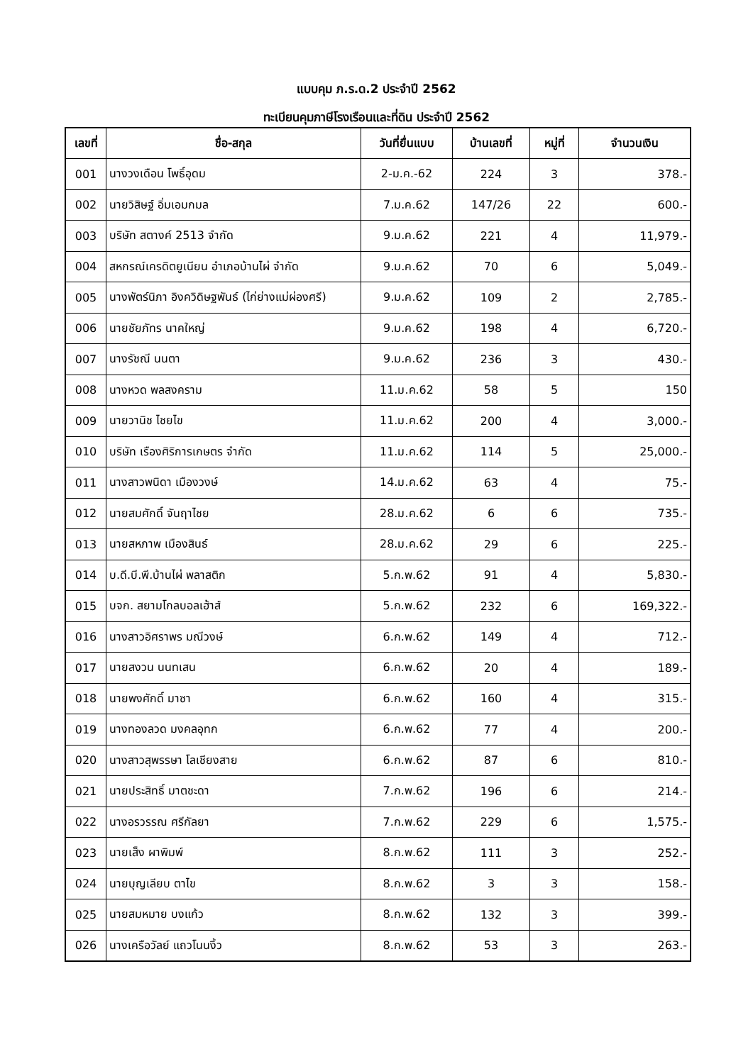แบบคุม ภ.ร.ด.2 ประจำปี 2562
ทะเบียนคุมภาษีโรงเรือนและที่ดิน ประจำปี 2562
| เลขที่ | ชื่อ-สกุล | วันที่ยื่นแบบ | บ้านเลขที่ | หมู่ที่ | จำนวนเงิน |
| --- | --- | --- | --- | --- | --- |
| 001 | นางวงเดือน โพธิ์อุดม | 2-ม.ค.-62 | 224 | 3 | 378.- |
| 002 | นายวิสิษฐ์ อิ่มเอมกมล | 7.ม.ค.62 | 147/26 | 22 | 600.- |
| 003 | บริษัท สตางค์ 2513 จำกัด | 9.ม.ค.62 | 221 | 4 | 11,979.- |
| 004 | สหกรณ์เครดิตยูเนียน อำเภอบ้านไผ่ จำกัด | 9.ม.ค.62 | 70 | 6 | 5,049.- |
| 005 | นางพัตร์นิภา อิงควิดิษฐพันธ์ (ไก่ย่างแม่ผ่องศรี) | 9.ม.ค.62 | 109 | 2 | 2,785.- |
| 006 | นายชัยภัทร นาคใหญ่ | 9.ม.ค.62 | 198 | 4 | 6,720.- |
| 007 | นางรัชณี นนตา | 9.ม.ค.62 | 236 | 3 | 430.- |
| 008 | นางหวด พลสงคราม | 11.ม.ค.62 | 58 | 5 | 150 |
| 009 | นายวานิช ไชยไข | 11.ม.ค.62 | 200 | 4 | 3,000.- |
| 010 | บริษัท เรืองศิริการเกษตร จำกัด | 11.ม.ค.62 | 114 | 5 | 25,000.- |
| 011 | นางสาวพนิดา เมืองวงษ์ | 14.ม.ค.62 | 63 | 4 | 75.- |
| 012 | นายสมศักดิ์ จันฤาไชย | 28.ม.ค.62 | 6 | 6 | 735.- |
| 013 | นายสหภาพ เมืองสินธ์ | 28.ม.ค.62 | 29 | 6 | 225.- |
| 014 | บ.ดี.บี.พี.บ้านไผ่ พลาสติก | 5.ก.พ.62 | 91 | 4 | 5,830.- |
| 015 | บจก. สยามโกลบอลเฮ้าส์ | 5.ก.พ.62 | 232 | 6 | 169,322.- |
| 016 | นางสาวอิศราพร มณีวงษ์ | 6.ก.พ.62 | 149 | 4 | 712.- |
| 017 | นายสงวน นนทเสน | 6.ก.พ.62 | 20 | 4 | 189.- |
| 018 | นายพงศักดิ์ มาซา | 6.ก.พ.62 | 160 | 4 | 315.- |
| 019 | นางทองลวด มงคลอุทก | 6.ก.พ.62 | 77 | 4 | 200.- |
| 020 | นางสาวสุพรรษา โลเชียงสาย | 6.ก.พ.62 | 87 | 6 | 810.- |
| 021 | นายประสิทธิ์ มาตชะดา | 7.ก.พ.62 | 196 | 6 | 214.- |
| 022 | นางอรวรรณ ศรีกัลยา | 7.ก.พ.62 | 229 | 6 | 1,575.- |
| 023 | นายเส็ง ผาพิมพ์ | 8.ก.พ.62 | 111 | 3 | 252.- |
| 024 | นายบุญเลียบ ตาไข | 8.ก.พ.62 | 3 | 3 | 158.- |
| 025 | นายสมหมาย บงแก้ว | 8.ก.พ.62 | 132 | 3 | 399.- |
| 026 | นางเครือวัลย์ แถวโนนงิ้ว | 8.ก.พ.62 | 53 | 3 | 263.- |